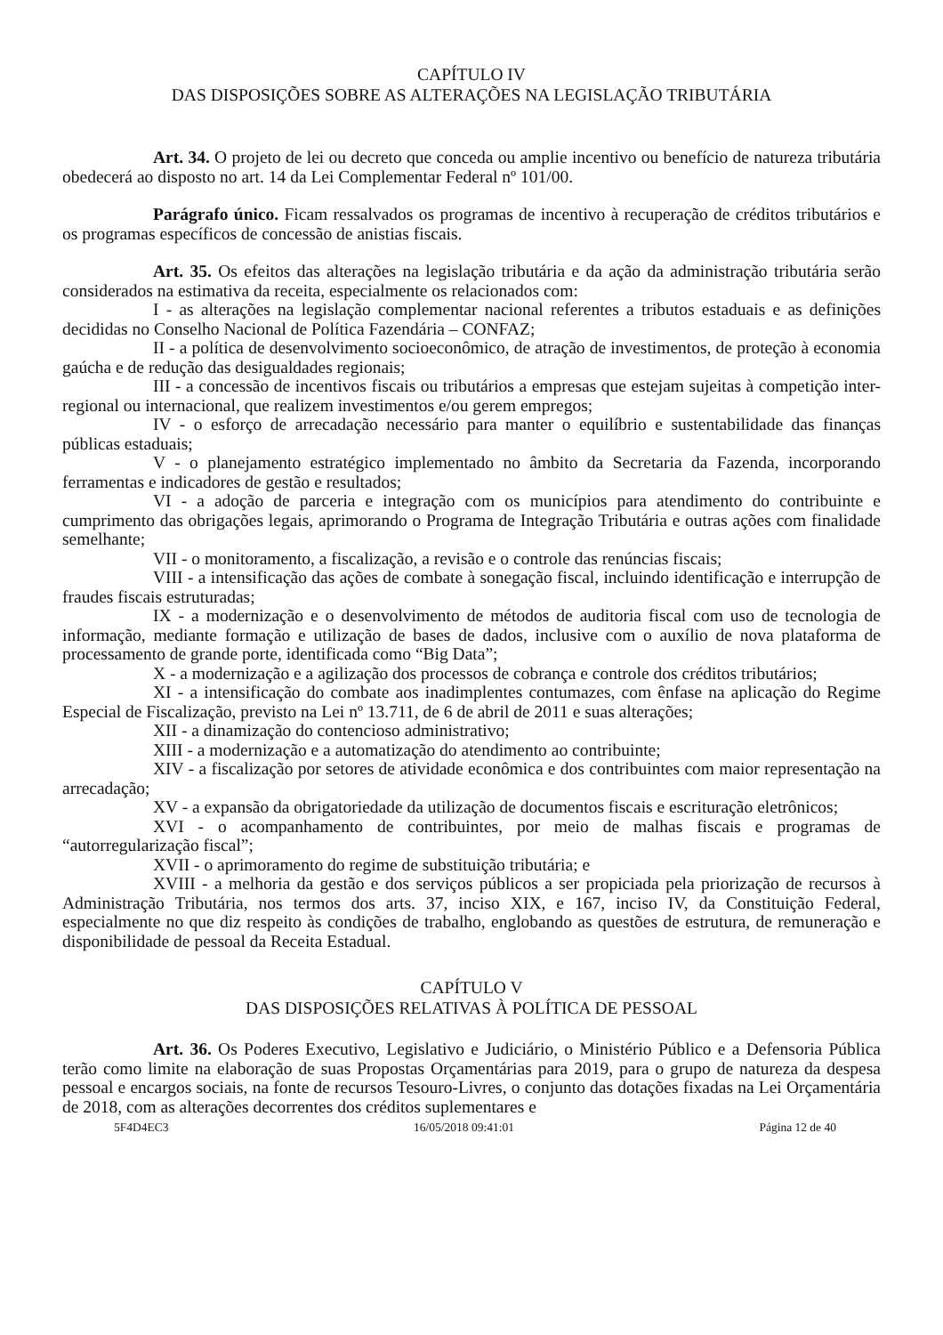CAPÍTULO IV
DAS DISPOSIÇÕES SOBRE AS ALTERAÇÕES NA LEGISLAÇÃO TRIBUTÁRIA
Art. 34. O projeto de lei ou decreto que conceda ou amplie incentivo ou benefício de natureza tributária obedecerá ao disposto no art. 14 da Lei Complementar Federal nº 101/00.
Parágrafo único. Ficam ressalvados os programas de incentivo à recuperação de créditos tributários e os programas específicos de concessão de anistias fiscais.
Art. 35. Os efeitos das alterações na legislação tributária e da ação da administração tributária serão considerados na estimativa da receita, especialmente os relacionados com:
I - as alterações na legislação complementar nacional referentes a tributos estaduais e as definições decididas no Conselho Nacional de Política Fazendária – CONFAZ;
II - a política de desenvolvimento socioeconômico, de atração de investimentos, de proteção à economia gaúcha e de redução das desigualdades regionais;
III - a concessão de incentivos fiscais ou tributários a empresas que estejam sujeitas à competição inter-regional ou internacional, que realizem investimentos e/ou gerem empregos;
IV - o esforço de arrecadação necessário para manter o equilíbrio e sustentabilidade das finanças públicas estaduais;
V - o planejamento estratégico implementado no âmbito da Secretaria da Fazenda, incorporando ferramentas e indicadores de gestão e resultados;
VI - a adoção de parceria e integração com os municípios para atendimento do contribuinte e cumprimento das obrigações legais, aprimorando o Programa de Integração Tributária e outras ações com finalidade semelhante;
VII - o monitoramento, a fiscalização, a revisão e o controle das renúncias fiscais;
VIII - a intensificação das ações de combate à sonegação fiscal, incluindo identificação e interrupção de fraudes fiscais estruturadas;
IX - a modernização e o desenvolvimento de métodos de auditoria fiscal com uso de tecnologia de informação, mediante formação e utilização de bases de dados, inclusive com o auxílio de nova plataforma de processamento de grande porte, identificada como “Big Data”;
X - a modernização e a agilização dos processos de cobrança e controle dos créditos tributários;
XI - a intensificação do combate aos inadimplentes contumazes, com ênfase na aplicação do Regime Especial de Fiscalização, previsto na Lei nº 13.711, de 6 de abril de 2011 e suas alterações;
XII - a dinamização do contencioso administrativo;
XIII - a modernização e a automatização do atendimento ao contribuinte;
XIV - a fiscalização por setores de atividade econômica e dos contribuintes com maior representação na arrecadação;
XV - a expansão da obrigatoriedade da utilização de documentos fiscais e escrituração eletrônicos;
XVI - o acompanhamento de contribuintes, por meio de malhas fiscais e programas de “autorregularização fiscal”;
XVII - o aprimoramento do regime de substituição tributária; e
XVIII - a melhoria da gestão e dos serviços públicos a ser propiciada pela priorização de recursos à Administração Tributária, nos termos dos arts. 37, inciso XIX, e 167, inciso IV, da Constituição Federal, especialmente no que diz respeito às condições de trabalho, englobando as questões de estrutura, de remuneração e disponibilidade de pessoal da Receita Estadual.
CAPÍTULO V
DAS DISPOSIÇÕES RELATIVAS À POLÍTICA DE PESSOAL
Art. 36. Os Poderes Executivo, Legislativo e Judiciário, o Ministério Público e a Defensoria Pública terão como limite na elaboração de suas Propostas Orçamentárias para 2019, para o grupo de natureza da despesa pessoal e encargos sociais, na fonte de recursos Tesouro-Livres, o conjunto das dotações fixadas na Lei Orçamentária de 2018, com as alterações decorrentes dos créditos suplementares e
5F4D4EC3 16/05/2018 09:41:01 Página 12 de 40